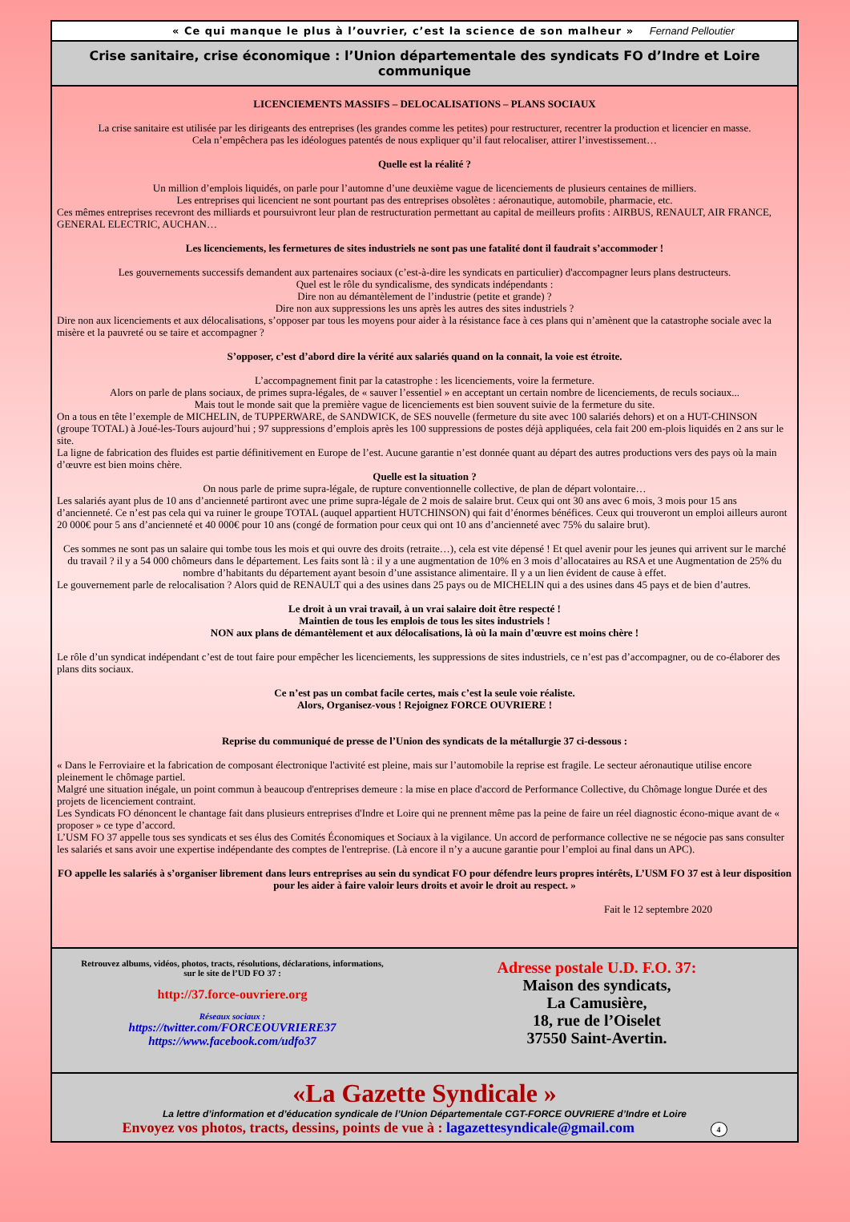« Ce qui manque le plus à l’ouvrier, c’est la science de son malheur » Fernand Pelloutier
Crise sanitaire, crise économique : l’Union départementale des syndicats FO d’Indre et Loire communique
LICENCIEMENTS MASSIFS – DELOCALISATIONS – PLANS SOCIAUX
La crise sanitaire est utilisée par les dirigeants des entreprises (les grandes comme les petites) pour restructurer, recentrer la production et licencier en masse.
Cela n’empêchera pas les idéologues patentés de nous expliquer qu’il faut relocaliser, attirer l’investissement…
Quelle est la réalité ?
Un million d’emplois liquidés, on parle pour l’automne d’une deuxième vague de licenciements de plusieurs centaines de milliers.
Les entreprises qui licencient ne sont pourtant pas des entreprises obsolètes : aéronautique, automobile, pharmacie, etc.
Ces mêmes entreprises recevront des milliards et poursuivront leur plan de restructuration permettant au capital de meilleurs profits : AIRBUS, RENAULT, AIR FRANCE, GENERAL ELECTRIC, AUCHAN…
Les licenciements, les fermetures de sites industriels ne sont pas une fatalité dont il faudrait s’accommoder !
Les gouvernements successifs demandent aux partenaires sociaux (c’est-à-dire les syndicats en particulier) d'accompagner leurs plans destructeurs.
Quel est le rôle du syndicalisme, des syndicats indépendants :
Dire non au démantèlement de l’industrie (petite et grande) ?
Dire non aux suppressions les uns après les autres des sites industriels ?
Dire non aux licenciements et aux délocalisations, s’opposer par tous les moyens pour aider à la résistance face à ces plans qui n’amènent que la catastrophe sociale avec la misère et la pauvreté ou se taire et accompagner ?
S’opposer, c’est d’abord dire la vérité aux salariés quand on la connait, la voie est étroite.
L’accompagnement finit par la catastrophe : les licenciements, voire la fermeture.
Alors on parle de plans sociaux, de primes supra-légales, de « sauver l’essentiel » en acceptant un certain nombre de licenciements, de reculs sociaux...
Mais tout le monde sait que la première vague de licenciements est bien souvent suivie de la fermeture du site.
On a tous en tête l’exemple de MICHELIN, de TUPPERWARE, de SANDWICK, de SES nouvelle (fermeture du site avec 100 salariés dehors) et on a HUT-CHINSON (groupe TOTAL) à Joué-les-Tours aujourd’hui ; 97 suppressions d’emplois après les 100 suppressions de postes déjà appliquées, cela fait 200 em-plois liquidés en 2 ans sur le site.
La ligne de fabrication des fluides est partie définitivement en Europe de l’est. Aucune garantie n’est donnée quant au départ des autres productions vers des pays où la main d’œuvre est bien moins chère.
Quelle est la situation ?
On nous parle de prime supra-légale, de rupture conventionnelle collective, de plan de départ volontaire…
Les salariés ayant plus de 10 ans d’ancienneté partiront avec une prime supra-légale de 2 mois de salaire brut. Ceux qui ont 30 ans avec 6 mois, 3 mois pour 15 ans d’ancienneté. Ce n’est pas cela qui va ruiner le groupe TOTAL (auquel appartient HUTCHINSON) qui fait d’énormes bénéfices. Ceux qui trouveront un emploi ailleurs auront 20 000€ pour 5 ans d’ancienneté et 40 000€ pour 10 ans (congé de formation pour ceux qui ont 10 ans d’ancienneté avec 75% du salaire brut).
Ces sommes ne sont pas un salaire qui tombe tous les mois et qui ouvre des droits (retraite…), cela est vite dépensé ! Et quel avenir pour les jeunes qui arrivent sur le marché du travail ? il y a 54 000 chômeurs dans le département. Les faits sont là : il y a une augmentation de 10% en 3 mois d’allocataires au RSA et une Augmentation de 25% du nombre d’habitants du département ayant besoin d’une assistance alimentaire. Il y a un lien évident de cause à effet.
Le gouvernement parle de relocalisation ? Alors quid de RENAULT qui a des usines dans 25 pays ou de MICHELIN qui a des usines dans 45 pays et de bien d’autres.
Le droit à un vrai travail, à un vrai salaire doit être respecté !
Maintien de tous les emplois de tous les sites industriels !
NON aux plans de démantèlement et aux délocalisations, là où la main d’œuvre est moins chère !
Le rôle d’un syndicat indépendant c’est de tout faire pour empêcher les licenciements, les suppressions de sites industriels, ce n’est pas d’accompagner, ou de co-élaborer des plans dits sociaux.
Ce n’est pas un combat facile certes, mais c’est la seule voie réaliste.
Alors, Organisez-vous ! Rejoignez FORCE OUVRIERE !
Reprise du communiqué de presse de l’Union des syndicats de la métallurgie 37 ci-dessous :
« Dans le Ferroviaire et la fabrication de composant électronique l'activité est pleine, mais sur l’automobile la reprise est fragile. Le secteur aéronautique utilise encore pleinement le chômage partiel.
Malgré une situation inégale, un point commun à beaucoup d'entreprises demeure : la mise en place d'accord de Performance Collective, du Chômage longue Durée et des projets de licenciement contraint.
Les Syndicats FO dénoncent le chantage fait dans plusieurs entreprises d'Indre et Loire qui ne prennent même pas la peine de faire un réel diagnostic écono-mique avant de « proposer » ce type d’accord.
L’USM FO 37 appelle tous ses syndicats et ses élus des Comités Économiques et Sociaux à la vigilance. Un accord de performance collective ne se négocie pas sans consulter les salariés et sans avoir une expertise indépendante des comptes de l'entreprise. (Là encore il n’y a aucune garantie pour l’emploi au final dans un APC).
FO appelle les salariés à s’organiser librement dans leurs entreprises au sein du syndicat FO pour défendre leurs propres intérêts, L’USM FO 37 est à leur disposition pour les aider à faire valoir leurs droits et avoir le droit au respect. »
Fait le 12 septembre 2020
Retrouvez albums, vidéos, photos, tracts, résolutions, déclarations, informations,
sur le site de l’UD FO 37 :
http://37.force-ouvriere.org
Réseaux sociaux :
https://twitter.com/FORCEOUVRIERE37
https://www.facebook.com/udfo37
Adresse postale U.D. F.O. 37:
Maison des syndicats,
La Camusière,
18, rue de l’Oiselet
37550 Saint-Avertin.
«La Gazette Syndicale »
La lettre d’information et d’éducation syndicale de l’Union Départementale CGT-FORCE OUVRIERE d’Indre et Loire
Envoyez vos photos, tracts, dessins, points de vue à : lagazettesyndicale@gmail.com 4